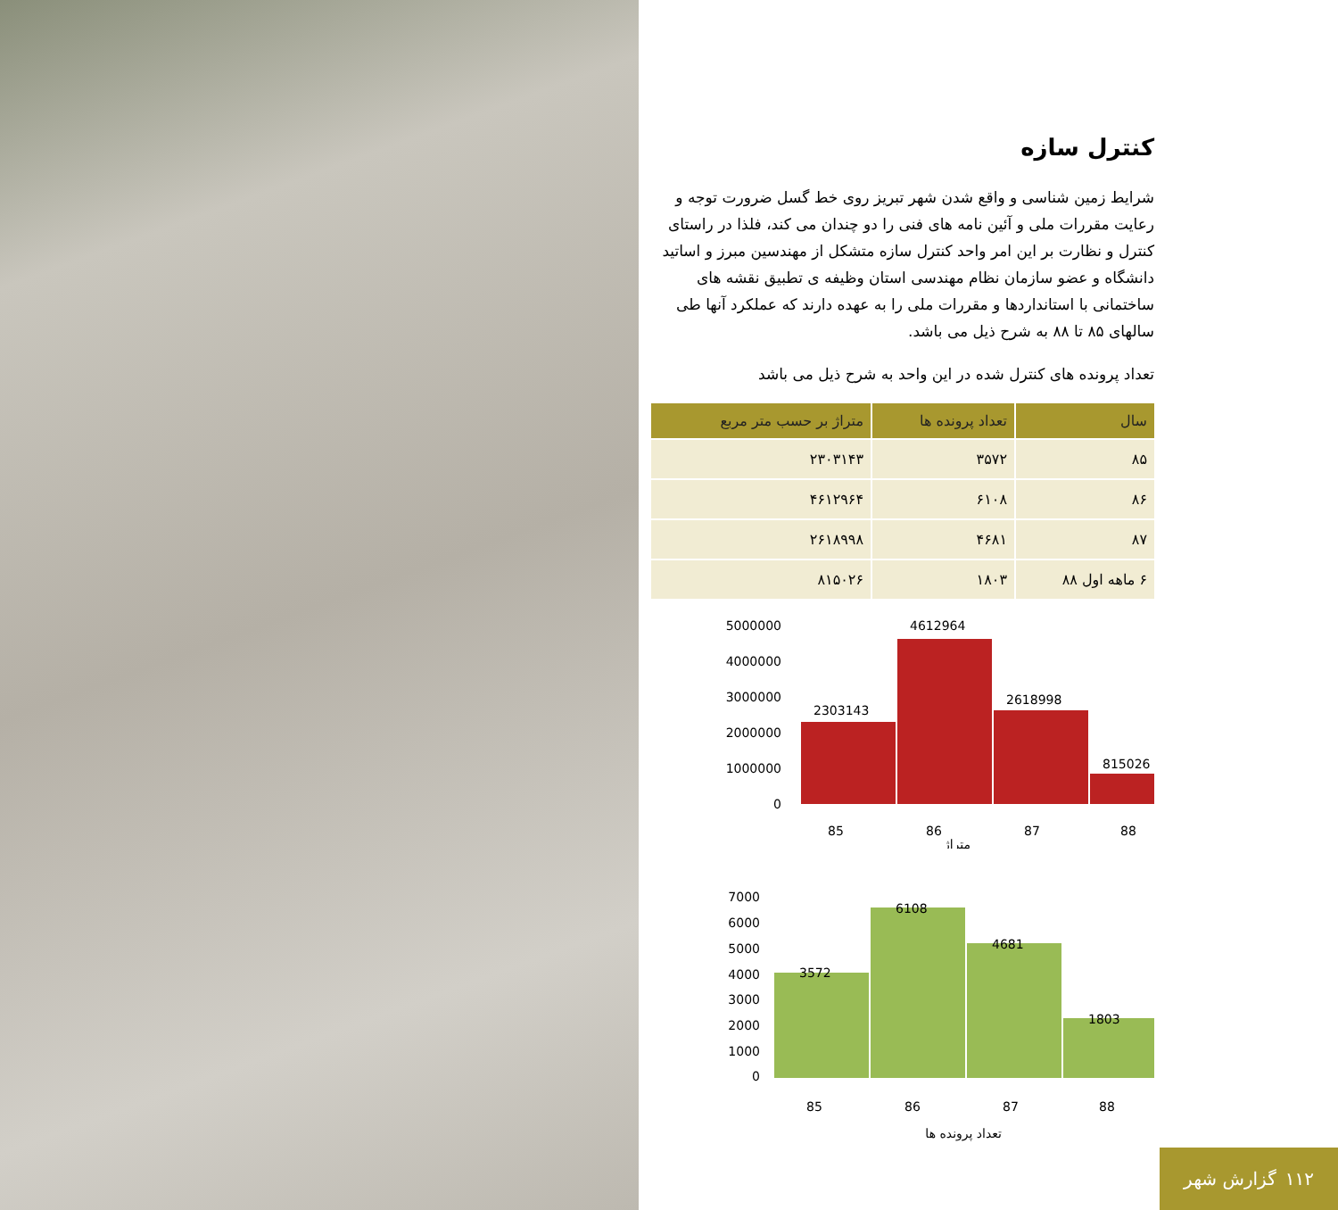کنترل سازه
شرایط زمین شناسی و واقع شدن شهر تبریز روی خط گسل ضرورت توجه و رعایت مقررات ملی و آئین نامه های فنی را دو چندان می کند، فلذا در راستای کنترل و نظارت بر این امر واحد کنترل سازه متشکل از مهندسین مبرز و اساتید دانشگاه و عضو سازمان نظام مهندسی استان وظیفه ی تطبیق نقشه های ساختمانی با استانداردها و مقررات ملی را به عهده دارند که عملکرد آنها طی سالهای ۸۵ تا ۸۸ به شرح ذیل می باشد.
تعداد پرونده های کنترل شده در این واحد به شرح ذیل می باشد
| سال | تعداد پرونده ها | متراژ بر حسب متر مربع |
| --- | --- | --- |
| ۸۵ | ۳۵۷۲ | ۲۳۰۳۱۴۳ |
| ۸۶ | ۶۱۰۸ | ۴۶۱۲۹۶۴ |
| ۸۷ | ۴۶۸۱ | ۲۶۱۸۹۹۸ |
| ۶ ماهه اول ۸۸ | ۱۸۰۳ | ۸۱۵۰۲۶ |
5000000
4000000
3000000
2000000
1000000
0
2303143
4612964
2618998
815026
85
86
87
88
متراژ
7000
6000
5000
4000
3000
2000
1000
0
3572
6108
4681
1803
85
86
87
88
تعداد پرونده ها
۱۱۲ گزارش شهر